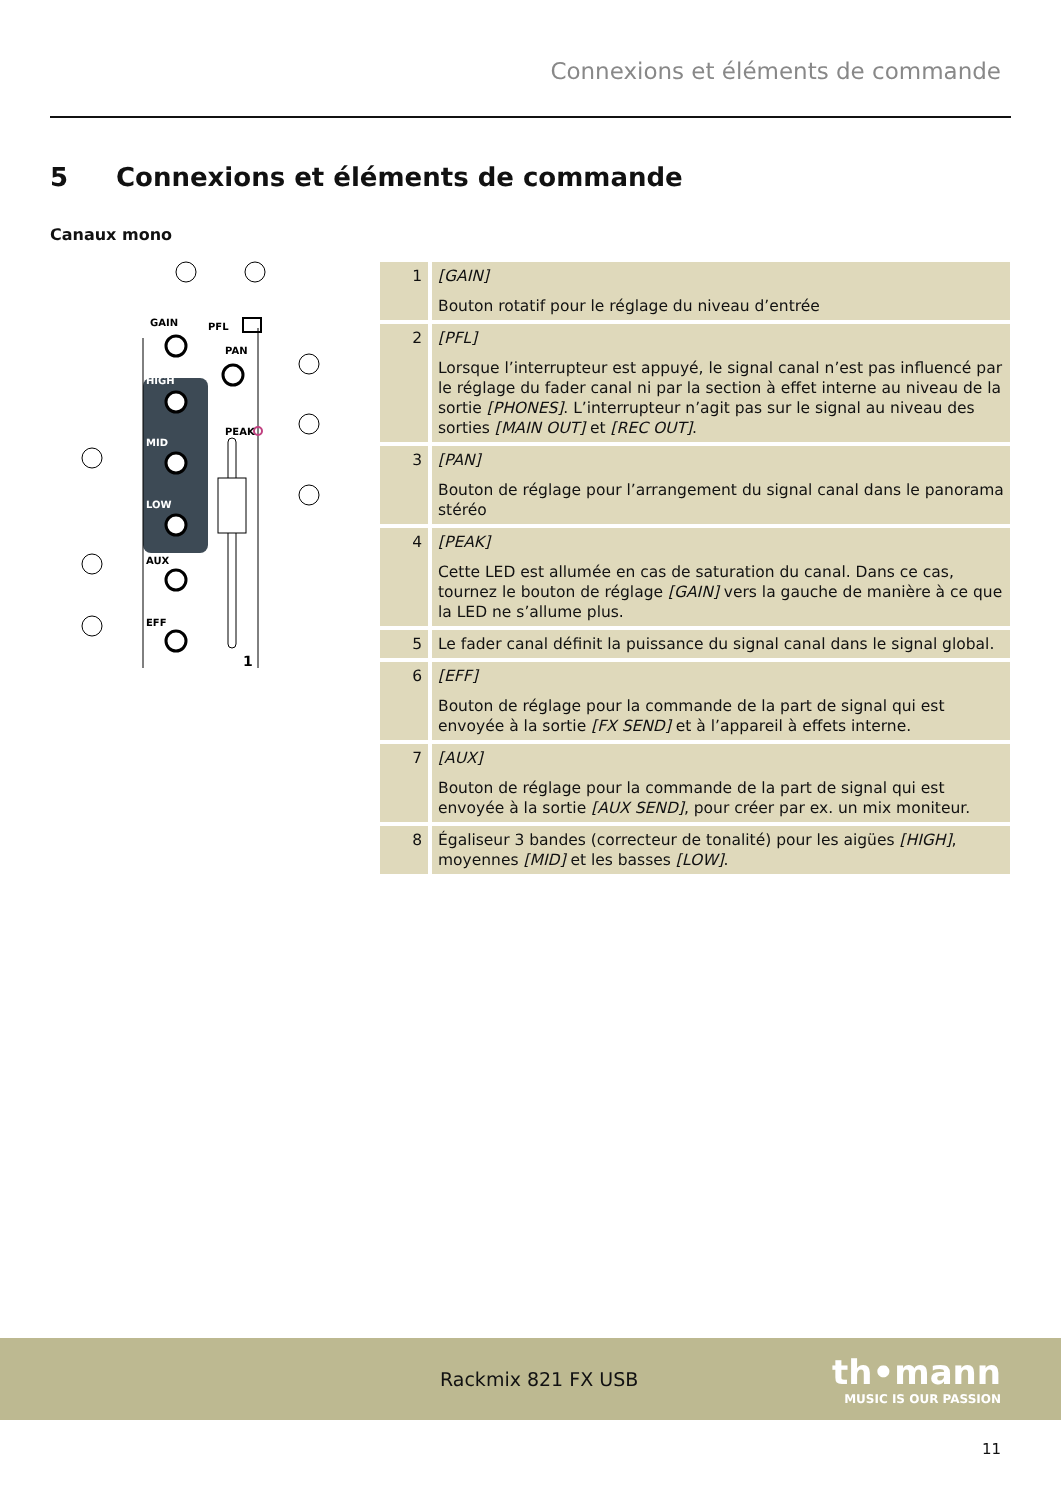Connexions et éléments de commande
5 Connexions et éléments de commande
Canaux mono
GAIN
PFL
PAN
PEAK
HIGH
MID
LOW
AUX
EFF
1
| 1 | [GAIN] Bouton rotatif pour le réglage du niveau d’entrée |
| 2 | [PFL] Lorsque l’interrupteur est appuyé, le signal canal n’est pas influencé par le réglage du fader canal ni par la section à effet interne au niveau de la sortie [PHONES] . L’interrupteur n’agit pas sur le signal au niveau des sorties [MAIN OUT] et [REC OUT] . |
| 3 | [PAN] Bouton de réglage pour l’arrangement du signal canal dans le panorama stéréo |
| 4 | [PEAK] Cette LED est allumée en cas de saturation du canal. Dans ce cas, tournez le bouton de réglage [GAIN] vers la gauche de manière à ce que la LED ne s’allume plus. |
| 5 | Le fader canal définit la puissance du signal canal dans le signal global. |
| 6 | [EFF] Bouton de réglage pour la commande de la part de signal qui est envoyée à la sortie [FX SEND] et à l’appareil à effets interne. |
| 7 | [AUX] Bouton de réglage pour la commande de la part de signal qui est envoyée à la sortie [AUX SEND] , pour créer par ex. un mix moniteur. |
| 8 | Égaliseur 3 bandes (correcteur de tonalité) pour les aigües [HIGH] , moyennes [MID] et les basses [LOW] . |
Rackmix 821 FX USB
th•mann
MUSIC IS OUR PASSION
11